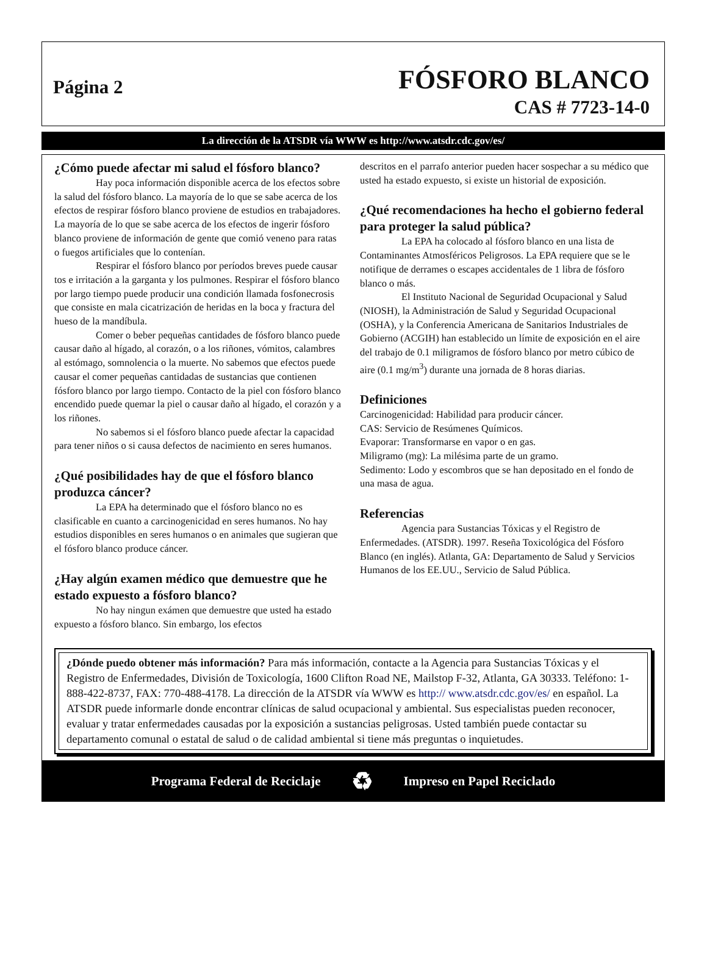Página 2
FÓSFORO BLANCO
CAS # 7723-14-0
La dirección de la ATSDR vía WWW es http://www.atsdr.cdc.gov/es/
¿Cómo puede afectar mi salud el fósforo blanco?
Hay poca información disponible acerca de los efectos sobre la salud del fósforo blanco. La mayoría de lo que se sabe acerca de los efectos de respirar fósforo blanco proviene de estudios en trabajadores. La mayoría de lo que se sabe acerca de los efectos de ingerir fósforo blanco proviene de información de gente que comió veneno para ratas o fuegos artificiales que lo contenían.
Respirar el fósforo blanco por períodos breves puede causar tos e irritación a la garganta y los pulmones. Respirar el fósforo blanco por largo tiempo puede producir una condición llamada fosfonecrosis que consiste en mala cicatrización de heridas en la boca y fractura del hueso de la mandíbula.
Comer o beber pequeñas cantidades de fósforo blanco puede causar daño al hígado, al corazón, o a los riñones, vómitos, calambres al estómago, somnolencia o la muerte. No sabemos que efectos puede causar el comer pequeñas cantidadas de sustancias que contienen fósforo blanco por largo tiempo. Contacto de la piel con fósforo blanco encendido puede quemar la piel o causar daño al hígado, el corazón y a los riñones.
No sabemos si el fósforo blanco puede afectar la capacidad para tener niños o si causa defectos de nacimiento en seres humanos.
¿Qué posibilidades hay de que el fósforo blanco produzca cáncer?
La EPA ha determinado que el fósforo blanco no es clasificable en cuanto a carcinogenicidad en seres humanos. No hay estudios disponibles en seres humanos o en animales que sugieran que el fósforo blanco produce cáncer.
¿Hay algún examen médico que demuestre que he estado expuesto a fósforo blanco?
No hay ningun exámen que demuestre que usted ha estado expuesto a fósforo blanco. Sin embargo, los efectos
descritos en el parrafo anterior pueden hacer sospechar a su médico que usted ha estado expuesto, si existe un historial de exposición.
¿Qué recomendaciones ha hecho el gobierno federal para proteger la salud pública?
La EPA ha colocado al fósforo blanco en una lista de Contaminantes Atmosféricos Peligrosos. La EPA requiere que se le notifique de derrames o escapes accidentales de 1 libra de fósforo blanco o más.
El Instituto Nacional de Seguridad Ocupacional y Salud (NIOSH), la Administración de Salud y Seguridad Ocupacional (OSHA), y la Conferencia Americana de Sanitarios Industriales de Gobierno (ACGIH) han establecido un límite de exposición en el aire del trabajo de 0.1 miligramos de fósforo blanco por metro cúbico de aire (0.1 mg/m<sup>3</sup>) durante una jornada de 8 horas diarias.
Definiciones
Carcinogenicidad: Habilidad para producir cáncer.
CAS: Servicio de Resúmenes Químicos.
Evaporar: Transformarse en vapor o en gas.
Miligramo (mg): La milésima parte de un gramo.
Sedimento: Lodo y escombros que se han depositado en el fondo de una masa de agua.
Referencias
Agencia para Sustancias Tóxicas y el Registro de Enfermedades. (ATSDR). 1997. Reseña Toxicológica del Fósforo Blanco (en inglés). Atlanta, GA: Departamento de Salud y Servicios Humanos de los EE.UU., Servicio de Salud Pública.
¿Dónde puedo obtener más información? Para más información, contacte a la Agencia para Sustancias Tóxicas y el Registro de Enfermedades, División de Toxicología, 1600 Clifton Road NE, Mailstop F-32, Atlanta, GA 30333. Teléfono: 1-888-422-8737, FAX: 770-488-4178. La dirección de la ATSDR vía WWW es http:// www.atsdr.cdc.gov/es/ en español. La ATSDR puede informarle donde encontrar clínicas de salud ocupacional y ambiental. Sus especialistas pueden reconocer, evaluar y tratar enfermedades causadas por la exposición a sustancias peligrosas. Usted también puede contactar su departamento comunal o estatal de salud o de calidad ambiental si tiene más preguntas o inquietudes.
Programa Federal de Reciclaje ♻ Impreso en Papel Reciclado